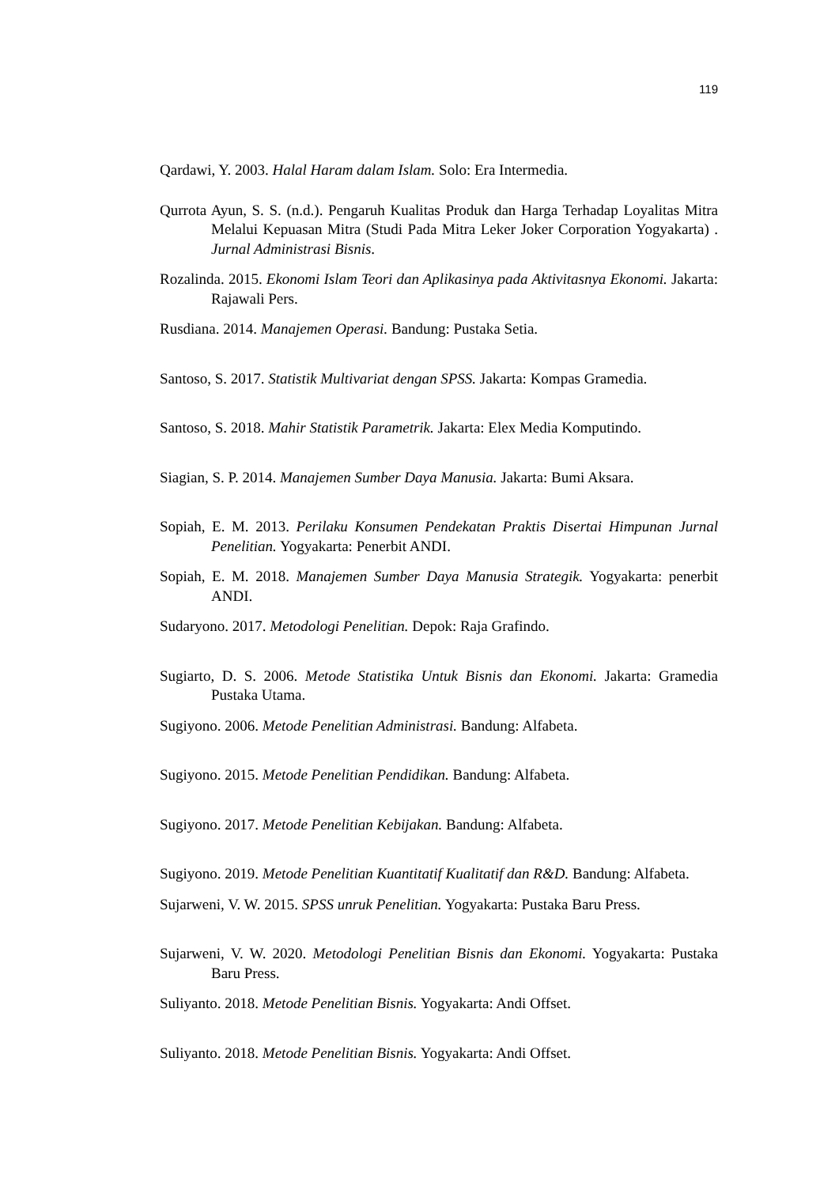119
Qardawi, Y. 2003. Halal Haram dalam Islam. Solo: Era Intermedia.
Qurrota Ayun, S. S. (n.d.). Pengaruh Kualitas Produk dan Harga Terhadap Loyalitas Mitra Melalui Kepuasan Mitra (Studi Pada Mitra Leker Joker Corporation Yogyakarta) . Jurnal Administrasi Bisnis.
Rozalinda. 2015. Ekonomi Islam Teori dan Aplikasinya pada Aktivitasnya Ekonomi. Jakarta: Rajawali Pers.
Rusdiana. 2014. Manajemen Operasi. Bandung: Pustaka Setia.
Santoso, S. 2017. Statistik Multivariat dengan SPSS. Jakarta: Kompas Gramedia.
Santoso, S. 2018. Mahir Statistik Parametrik. Jakarta: Elex Media Komputindo.
Siagian, S. P. 2014. Manajemen Sumber Daya Manusia. Jakarta: Bumi Aksara.
Sopiah, E. M. 2013. Perilaku Konsumen Pendekatan Praktis Disertai Himpunan Jurnal Penelitian. Yogyakarta: Penerbit ANDI.
Sopiah, E. M. 2018. Manajemen Sumber Daya Manusia Strategik. Yogyakarta: penerbit ANDI.
Sudaryono. 2017. Metodologi Penelitian. Depok: Raja Grafindo.
Sugiarto, D. S. 2006. Metode Statistika Untuk Bisnis dan Ekonomi. Jakarta: Gramedia Pustaka Utama.
Sugiyono. 2006. Metode Penelitian Administrasi. Bandung: Alfabeta.
Sugiyono. 2015. Metode Penelitian Pendidikan. Bandung: Alfabeta.
Sugiyono. 2017. Metode Penelitian Kebijakan. Bandung: Alfabeta.
Sugiyono. 2019. Metode Penelitian Kuantitatif Kualitatif dan R&D. Bandung: Alfabeta.
Sujarweni, V. W. 2015. SPSS unruk Penelitian. Yogyakarta: Pustaka Baru Press.
Sujarweni, V. W. 2020. Metodologi Penelitian Bisnis dan Ekonomi. Yogyakarta: Pustaka Baru Press.
Suliyanto. 2018. Metode Penelitian Bisnis. Yogyakarta: Andi Offset.
Suliyanto. 2018. Metode Penelitian Bisnis. Yogyakarta: Andi Offset.